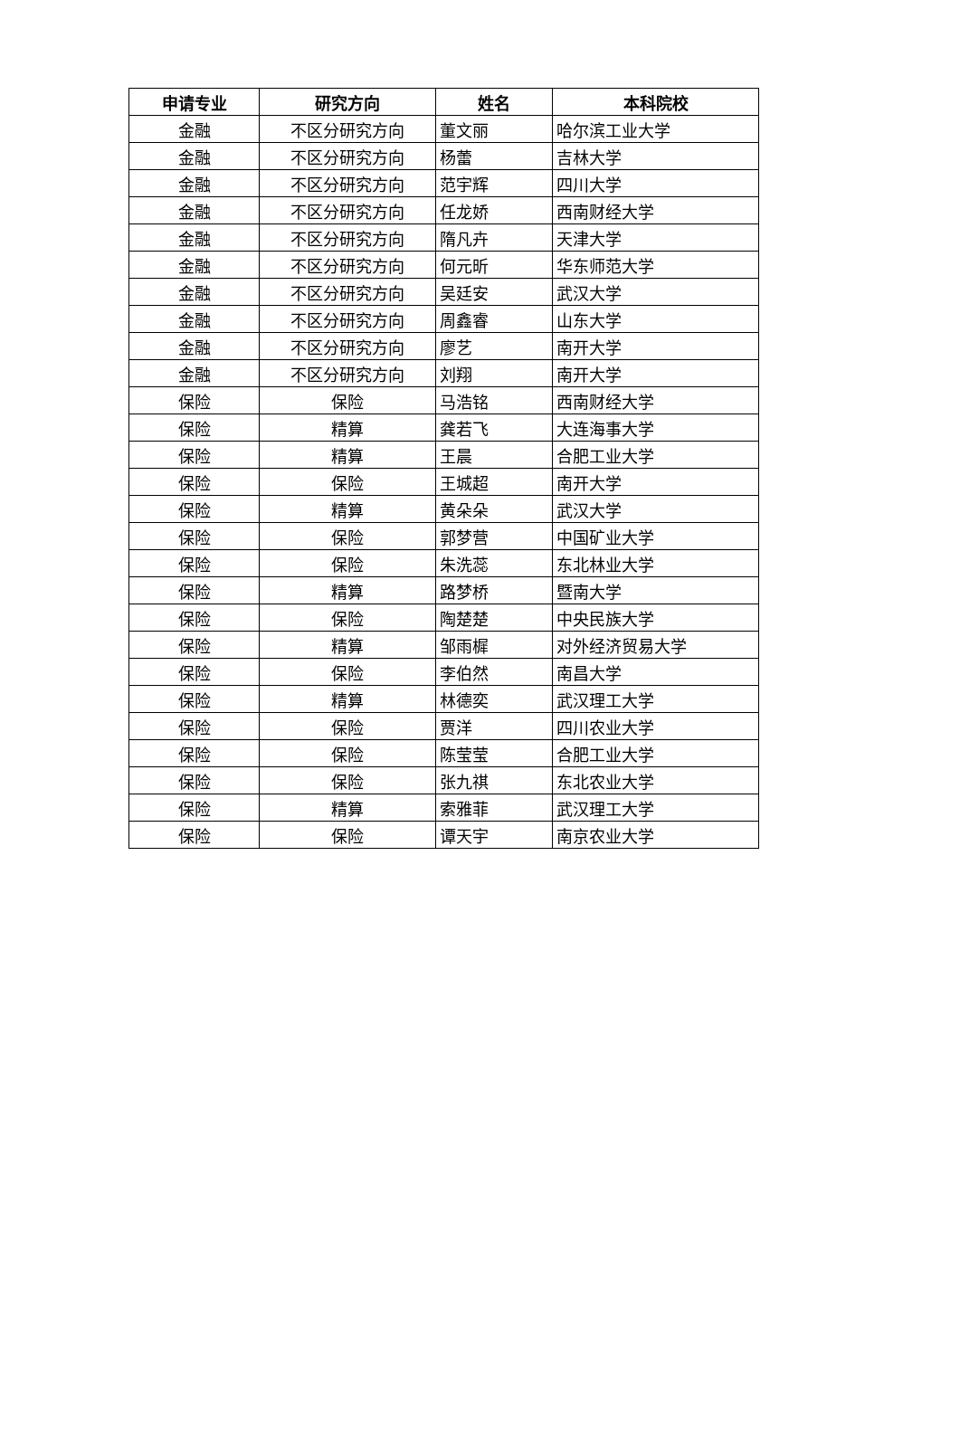| 申请专业 | 研究方向 | 姓名 | 本科院校 |
| --- | --- | --- | --- |
| 金融 | 不区分研究方向 | 董文丽 | 哈尔滨工业大学 |
| 金融 | 不区分研究方向 | 杨蕾 | 吉林大学 |
| 金融 | 不区分研究方向 | 范宇辉 | 四川大学 |
| 金融 | 不区分研究方向 | 任龙娇 | 西南财经大学 |
| 金融 | 不区分研究方向 | 隋凡卉 | 天津大学 |
| 金融 | 不区分研究方向 | 何元昕 | 华东师范大学 |
| 金融 | 不区分研究方向 | 吴廷安 | 武汉大学 |
| 金融 | 不区分研究方向 | 周鑫睿 | 山东大学 |
| 金融 | 不区分研究方向 | 廖艺 | 南开大学 |
| 金融 | 不区分研究方向 | 刘翔 | 南开大学 |
| 保险 | 保险 | 马浩铭 | 西南财经大学 |
| 保险 | 精算 | 龚若飞 | 大连海事大学 |
| 保险 | 精算 | 王晨 | 合肥工业大学 |
| 保险 | 保险 | 王城超 | 南开大学 |
| 保险 | 精算 | 黄朵朵 | 武汉大学 |
| 保险 | 保险 | 郭梦营 | 中国矿业大学 |
| 保险 | 保险 | 朱洗蕊 | 东北林业大学 |
| 保险 | 精算 | 路梦桥 | 暨南大学 |
| 保险 | 保险 | 陶楚楚 | 中央民族大学 |
| 保险 | 精算 | 邹雨樨 | 对外经济贸易大学 |
| 保险 | 保险 | 李伯然 | 南昌大学 |
| 保险 | 精算 | 林德奕 | 武汉理工大学 |
| 保险 | 保险 | 贾洋 | 四川农业大学 |
| 保险 | 保险 | 陈莹莹 | 合肥工业大学 |
| 保险 | 保险 | 张九祺 | 东北农业大学 |
| 保险 | 精算 | 索雅菲 | 武汉理工大学 |
| 保险 | 保险 | 谭天宇 | 南京农业大学 |